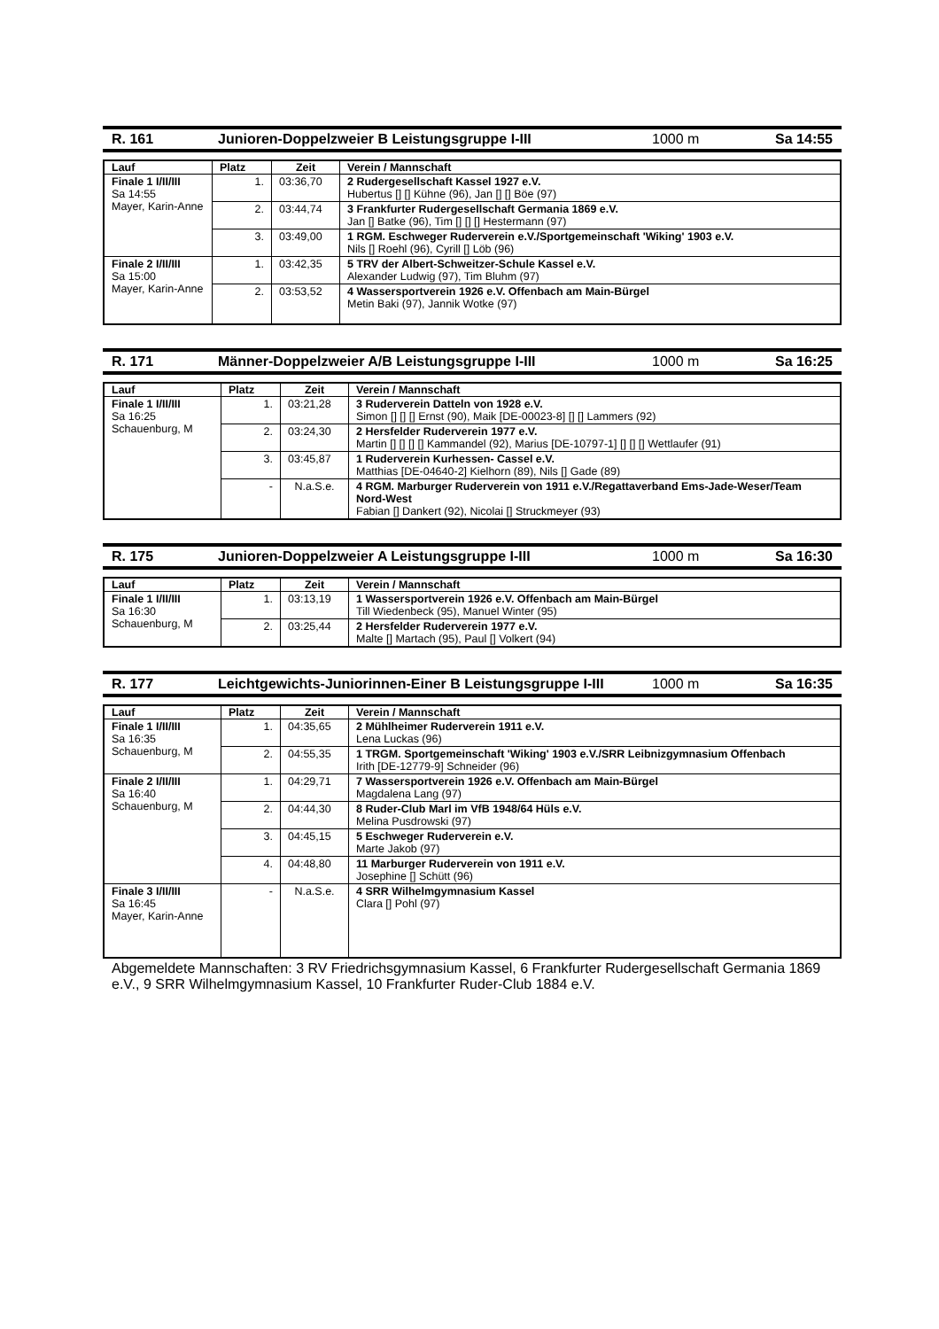R. 161 Junioren-Doppelzweier B Leistungsgruppe I-III 1000 m Sa 14:55
| Lauf | Platz | Zeit | Verein / Mannschaft |
| --- | --- | --- | --- |
| Finale 1 I/II/III Sa 14:55 Mayer, Karin-Anne | 1. | 03:36,70 | 2 Rudergesellschaft Kassel 1927 e.V. Hubertus [] [] Kühne (96), Jan [] [] Böe (97) |
| | 2. | 03:44,74 | 3 Frankfurter Rudergesellschaft Germania 1869 e.V. Jan [] Batke (96), Tim [] [] [] Hestermann (97) |
| | 3. | 03:49,00 | 1 RGM. Eschweger Ruderverein e.V./Sportgemeinschaft 'Wiking' 1903 e.V. Nils [] Roehl (96), Cyrill [] Löb (96) |
| Finale 2 I/II/III Sa 15:00 Mayer, Karin-Anne | 1. | 03:42,35 | 5 TRV der Albert-Schweitzer-Schule Kassel e.V. Alexander Ludwig (97), Tim Bluhm (97) |
| | 2. | 03:53,52 | 4 Wassersportverein 1926 e.V. Offenbach am Main-Bürgel Metin Baki (97), Jannik Wotke (97) |
R. 171 Männer-Doppelzweier A/B Leistungsgruppe I-III 1000 m Sa 16:25
| Lauf | Platz | Zeit | Verein / Mannschaft |
| --- | --- | --- | --- |
| Finale 1 I/II/III Sa 16:25 Schauenburg, M | 1. | 03:21,28 | 3 Ruderverein Datteln von 1928 e.V. Simon [] [] [] Ernst (90), Maik [DE-00023-8] [] [] Lammers (92) |
| | 2. | 03:24,30 | 2 Hersfelder Ruderverein 1977 e.V. Martin [] [] [] [] Kammandel (92), Marius [DE-10797-1] [] [] [] Wettlaufer (91) |
| | 3. | 03:45,87 | 1 Ruderverein Kurhessen- Cassel e.V. Matthias [DE-04640-2] Kielhorn (89), Nils [] Gade (89) |
| | - | N.a.S.e. | 4 RGM. Marburger Ruderverein von 1911 e.V./Regattaverband Ems-Jade-Weser/Team Nord-West Fabian [] Dankert (92), Nicolai [] Struckmeyer (93) |
R. 175 Junioren-Doppelzweier A Leistungsgruppe I-III 1000 m Sa 16:30
| Lauf | Platz | Zeit | Verein / Mannschaft |
| --- | --- | --- | --- |
| Finale 1 I/II/III Sa 16:30 Schauenburg, M | 1. | 03:13,19 | 1 Wassersportverein 1926 e.V. Offenbach am Main-Bürgel Till Wiedenbeck (95), Manuel Winter (95) |
| | 2. | 03:25,44 | 2 Hersfelder Ruderverein 1977 e.V. Malte [] Martach (95), Paul [] Volkert (94) |
R. 177 Leichtgewichts-Juniorinnen-Einer B Leistungsgruppe I-III 1000 m Sa 16:35
| Lauf | Platz | Zeit | Verein / Mannschaft |
| --- | --- | --- | --- |
| Finale 1 I/II/III Sa 16:35 Schauenburg, M | 1. | 04:35,65 | 2 Mühlheimer Ruderverein 1911 e.V. Lena Luckas (96) |
| | 2. | 04:55,35 | 1 TRGM. Sportgemeinschaft 'Wiking' 1903 e.V./SRR Leibnizgymnasium Offenbach Irith [DE-12779-9] Schneider (96) |
| Finale 2 I/II/III Sa 16:40 Schauenburg, M | 1. | 04:29,71 | 7 Wassersportverein 1926 e.V. Offenbach am Main-Bürgel Magdalena Lang (97) |
| | 2. | 04:44,30 | 8 Ruder-Club Marl im VfB 1948/64 Hüls e.V. Melina Pusdrowski (97) |
| | 3. | 04:45,15 | 5 Eschweger Ruderverein e.V. Marte Jakob (97) |
| | 4. | 04:48,80 | 11 Marburger Ruderverein von 1911 e.V. Josephine [] Schütt (96) |
| Finale 3 I/II/III Sa 16:45 Mayer, Karin-Anne | - | N.a.S.e. | 4 SRR Wilhelmgymnasium Kassel Clara [] Pohl (97) |
Abgemeldete Mannschaften: 3 RV Friedrichsgymnasium Kassel, 6 Frankfurter Rudergesellschaft Germania 1869 e.V., 9 SRR Wilhelmgymnasium Kassel, 10 Frankfurter Ruder-Club 1884 e.V.